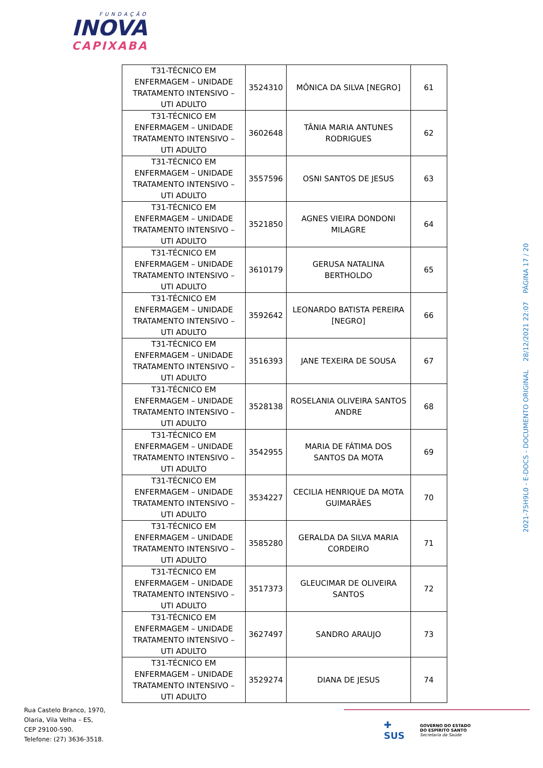FUNDAÇÃO
INOVA
CAPIXABA
| T31-TÉCNICO EM ENFERMAGEM – UNIDADE TRATAMENTO INTENSIVO – UTI ADULTO | 3524310 | MÔNICA DA SILVA [NEGRO] | 61 |
| T31-TÉCNICO EM ENFERMAGEM – UNIDADE TRATAMENTO INTENSIVO – UTI ADULTO | 3602648 | TÂNIA MARIA ANTUNES RODRIGUES | 62 |
| T31-TÉCNICO EM ENFERMAGEM – UNIDADE TRATAMENTO INTENSIVO – UTI ADULTO | 3557596 | OSNI SANTOS DE JESUS | 63 |
| T31-TÉCNICO EM ENFERMAGEM – UNIDADE TRATAMENTO INTENSIVO – UTI ADULTO | 3521850 | AGNES VIEIRA DONDONI MILAGRE | 64 |
| T31-TÉCNICO EM ENFERMAGEM – UNIDADE TRATAMENTO INTENSIVO – UTI ADULTO | 3610179 | GERUSA NATALINA BERTHOLDO | 65 |
| T31-TÉCNICO EM ENFERMAGEM – UNIDADE TRATAMENTO INTENSIVO – UTI ADULTO | 3592642 | LEONARDO BATISTA PEREIRA [NEGRO] | 66 |
| T31-TÉCNICO EM ENFERMAGEM – UNIDADE TRATAMENTO INTENSIVO – UTI ADULTO | 3516393 | JANE TEXEIRA DE SOUSA | 67 |
| T31-TÉCNICO EM ENFERMAGEM – UNIDADE TRATAMENTO INTENSIVO – UTI ADULTO | 3528138 | ROSELANIA OLIVEIRA SANTOS ANDRE | 68 |
| T31-TÉCNICO EM ENFERMAGEM – UNIDADE TRATAMENTO INTENSIVO – UTI ADULTO | 3542955 | MARIA DE FÁTIMA DOS SANTOS DA MOTA | 69 |
| T31-TÉCNICO EM ENFERMAGEM – UNIDADE TRATAMENTO INTENSIVO – UTI ADULTO | 3534227 | CECILIA HENRIQUE DA MOTA GUIMARÃES | 70 |
| T31-TÉCNICO EM ENFERMAGEM – UNIDADE TRATAMENTO INTENSIVO – UTI ADULTO | 3585280 | GERALDA DA SILVA MARIA CORDEIRO | 71 |
| T31-TÉCNICO EM ENFERMAGEM – UNIDADE TRATAMENTO INTENSIVO – UTI ADULTO | 3517373 | GLEUCIMAR DE OLIVEIRA SANTOS | 72 |
| T31-TÉCNICO EM ENFERMAGEM – UNIDADE TRATAMENTO INTENSIVO – UTI ADULTO | 3627497 | SANDRO ARAUJO | 73 |
| T31-TÉCNICO EM ENFERMAGEM – UNIDADE TRATAMENTO INTENSIVO – UTI ADULTO | 3529274 | DIANA DE JESUS | 74 |
2021-75H9L0 - E-DOCS - DOCUMENTO ORIGINAL 28/12/2021 22:07 PÁGINA 17 / 20
Rua Castelo Branco, 1970,
Olaria, Vila Velha – ES,
CEP 29100-590.
Telefone: (27) 3636-3518.
✚
SUS
GOVERNO DO ESTADO
DO ESPÍRITO SANTO
Secretaria da Saúde